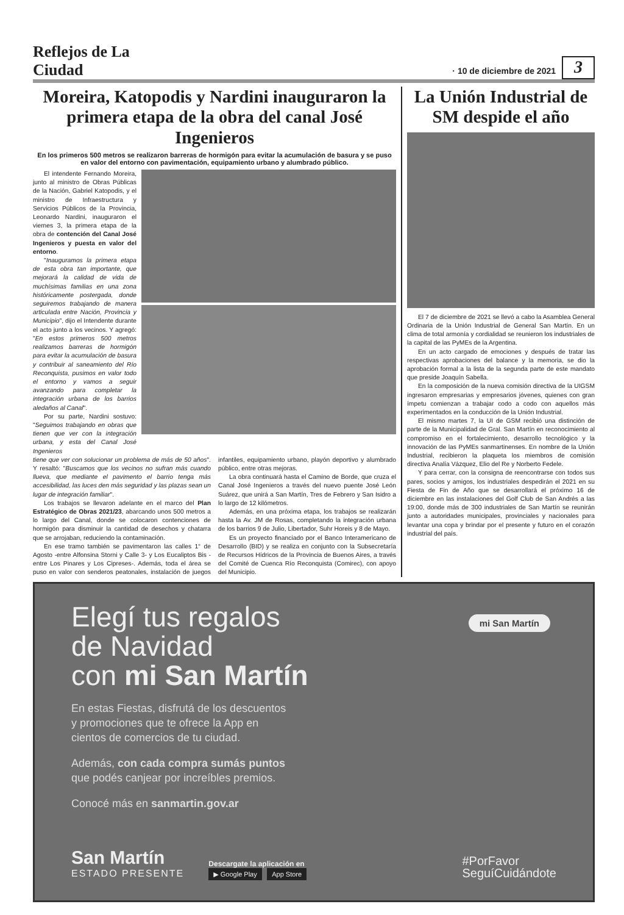Reflejos de La Ciudad
· 10 de diciembre de 2021
3
Moreira, Katopodis y Nardini inauguraron la primera etapa de la obra del canal José Ingenieros
En los primeros 500 metros se realizaron barreras de hormigón para evitar la acumulación de basura y se puso en valor del entorno con pavimentación, equipamiento urbano y alumbrado público.
El intendente Fernando Moreira, junto al ministro de Obras Públicas de la Nación, Gabriel Katopodis, y el ministro de Infraestructura y Servicios Públicos de la Provincia, Leonardo Nardini, inauguraron el viernes 3, la primera etapa de la obra de contención del Canal José Ingenieros y puesta en valor del entorno.
"Inauguramos la primera etapa de esta obra tan importante, que mejorará la calidad de vida de muchísimas familias en una zona históricamente postergada, donde seguiremos trabajando de manera articulada entre Nación, Provincia y Municipio", dijo el Intendente durante el acto junto a los vecinos. Y agregó: "En estos primeros 500 metros realizamos barreras de hormigón para evitar la acumulación de basura y contribuir al saneamiento del Río Reconquista, pusimos en valor todo el entorno y vamos a seguir avanzando para completar la integración urbana de los barrios aledaños al Canal".
Por su parte, Nardini sostuvo: "Seguimos trabajando en obras que tienen que ver con la integración urbana, y esta del Canal José Ingenieros
tiene que ver con solucionar un problema de más de 50 años". Y resaltó: "Buscamos que los vecinos no sufran más cuando llueva, que mediante el pavimento el barrio tenga más accesibilidad, las luces den más seguridad y las plazas sean un lugar de integración familiar".
Los trabajos se llevaron adelante en el marco del Plan Estratégico de Obras 2021/23, abarcando unos 500 metros a lo largo del Canal, donde se colocaron contenciones de hormigón para disminuir la cantidad de desechos y chatarra que se arrojaban, reduciendo la contaminación.
En ese tramo también se pavimentaron las calles 1° de Agosto -entre Alfonsina Storni y Calle 3- y Los Eucaliptos Bis -entre Los Pinares y Los Cipreses-. Además, toda el área se puso en valor con senderos peatonales, instalación de juegos infantiles, equipamiento urbano, playón deportivo y alumbrado público, entre otras mejoras.
La obra continuará hasta el Camino de Borde, que cruza el Canal José Ingenieros a través del nuevo puente José León Suárez, que unirá a San Martín, Tres de Febrero y San Isidro a lo largo de 12 kilómetros.
Además, en una próxima etapa, los trabajos se realizarán hasta la Av. JM de Rosas, completando la integración urbana de los barrios 9 de Julio, Libertador, Suhr Horeis y 8 de Mayo.
Es un proyecto financiado por el Banco Interamericano de Desarrollo (BID) y se realiza en conjunto con la Subsecretaría de Recursos Hídricos de la Provincia de Buenos Aires, a través del Comité de Cuenca Río Reconquista (Comirec), con apoyo del Municipio.
La Unión Industrial de SM despide el año
El 7 de diciembre de 2021 se llevó a cabo la Asamblea General Ordinaria de la Unión Industrial de General San Martín. En un clima de total armonía y cordialidad se reunieron los industriales de la capital de las PyMEs de la Argentina.
En un acto cargado de emociones y después de tratar las respectivas aprobaciones del balance y la memoria, se dio la aprobación formal a la lista de la segunda parte de este mandato que preside Joaquín Sabella.
En la composición de la nueva comisión directiva de la UIGSM ingresaron empresarias y empresarios jóvenes, quienes con gran ímpetu comienzan a trabajar codo a codo con aquellos más experimentados en la conducción de la Unión Industrial.
El mismo martes 7, la UI de GSM recibió una distinción de parte de la Municipalidad de Gral. San Martín en reconocimiento al compromiso en el fortalecimiento, desarrollo tecnológico y la innovación de las PyMEs sanmartinenses. En nombre de la Unión Industrial, recibieron la plaqueta los miembros de comisión directiva Analía Vázquez, Elio del Re y Norberto Fedele.
Y para cerrar, con la consigna de reencontrarse con todos sus pares, socios y amigos, los industriales despedirán el 2021 en su Fiesta de Fin de Año que se desarrollará el próximo 16 de diciembre en las instalaciones del Golf Club de San Andrés a las 19:00, donde más de 300 industriales de San Martín se reunirán junto a autoridades municipales, provinciales y nacionales para levantar una copa y brindar por el presente y futuro en el corazón industrial del país.
mi San Martín
Elegí tus regalos
de Navidad
con mi San Martín
En estas Fiestas, disfrutá de los descuentos
y promociones que te ofrece la App en
cientos de comercios de tu ciudad.
Además, con cada compra sumás puntos
que podés canjear por increíbles premios.
Conocé más en sanmartin.gov.ar
San Martín
ESTADO PRESENTE
Descargate la aplicación en
▶ Google Play App Store
#PorFavor
SeguíCuidándote